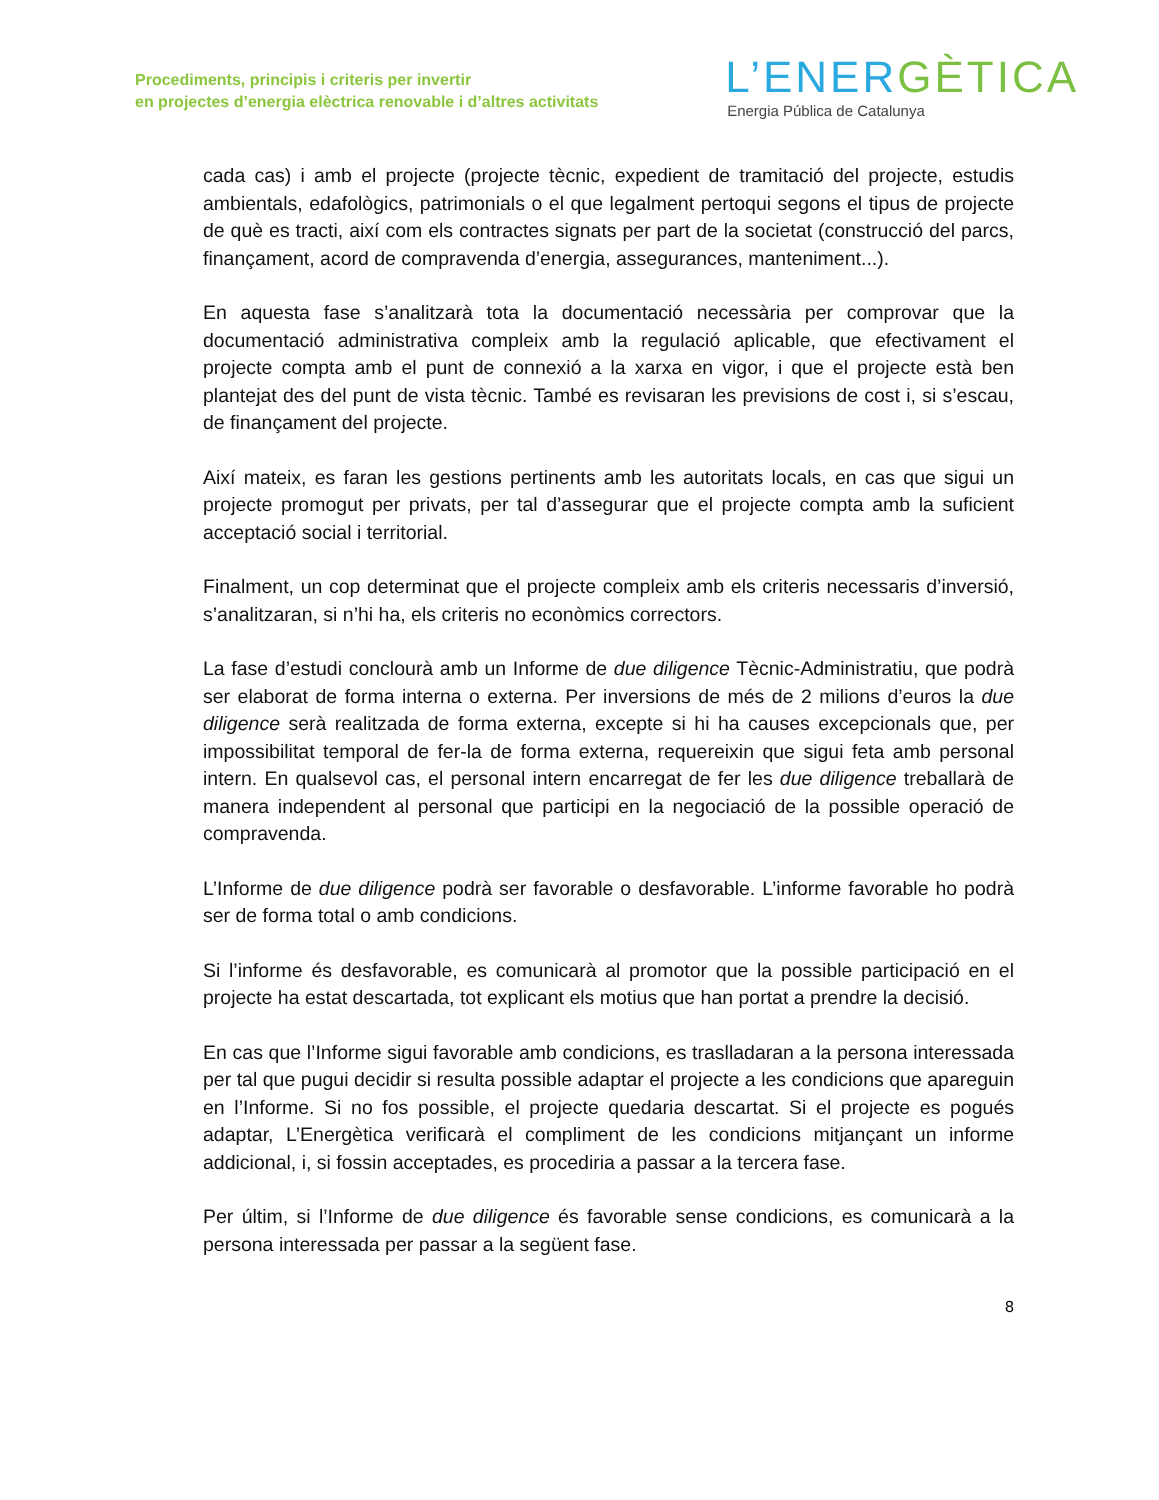Procediments, principis i criteris per invertir
en projectes d’energia elèctrica renovable i d’altres activitats
L’ENERGÈTICA
Energia Pública de Catalunya
cada cas) i amb el projecte (projecte tècnic, expedient de tramitació del projecte, estudis ambientals, edafològics, patrimonials o el que legalment pertoqui segons el tipus de projecte de què es tracti, així com els contractes signats per part de la societat (construcció del parcs, finançament, acord de compravenda d’energia, assegurances, manteniment...).
En aquesta fase s’analitzarà tota la documentació necessària per comprovar que la documentació administrativa compleix amb la regulació aplicable, que efectivament el projecte compta amb el punt de connexió a la xarxa en vigor, i que el projecte està ben plantejat des del punt de vista tècnic. També es revisaran les previsions de cost i, si s’escau, de finançament del projecte.
Així mateix, es faran les gestions pertinents amb les autoritats locals, en cas que sigui un projecte promogut per privats, per tal d’assegurar que el projecte compta amb la suficient acceptació social i territorial.
Finalment, un cop determinat que el projecte compleix amb els criteris necessaris d’inversió, s’analitzaran, si n’hi ha, els criteris no econòmics correctors.
La fase d’estudi conclourà amb un Informe de due diligence Tècnic-Administratiu, que podrà ser elaborat de forma interna o externa. Per inversions de més de 2 milions d’euros la due diligence serà realitzada de forma externa, excepte si hi ha causes excepcionals que, per impossibilitat temporal de fer-la de forma externa, requereixin que sigui feta amb personal intern. En qualsevol cas, el personal intern encarregat de fer les due diligence treballarà de manera independent al personal que participi en la negociació de la possible operació de compravenda.
L’Informe de due diligence podrà ser favorable o desfavorable. L’informe favorable ho podrà ser de forma total o amb condicions.
Si l’informe és desfavorable, es comunicarà al promotor que la possible participació en el projecte ha estat descartada, tot explicant els motius que han portat a prendre la decisió.
En cas que l’Informe sigui favorable amb condicions, es traslladaran a la persona interessada per tal que pugui decidir si resulta possible adaptar el projecte a les condicions que apareguin en l’Informe. Si no fos possible, el projecte quedaria descartat. Si el projecte es pogués adaptar, L’Energètica verificarà el compliment de les condicions mitjançant un informe addicional, i, si fossin acceptades, es procediria a passar a la tercera fase.
Per últim, si l’Informe de due diligence és favorable sense condicions, es comunicarà a la persona interessada per passar a la següent fase.
8